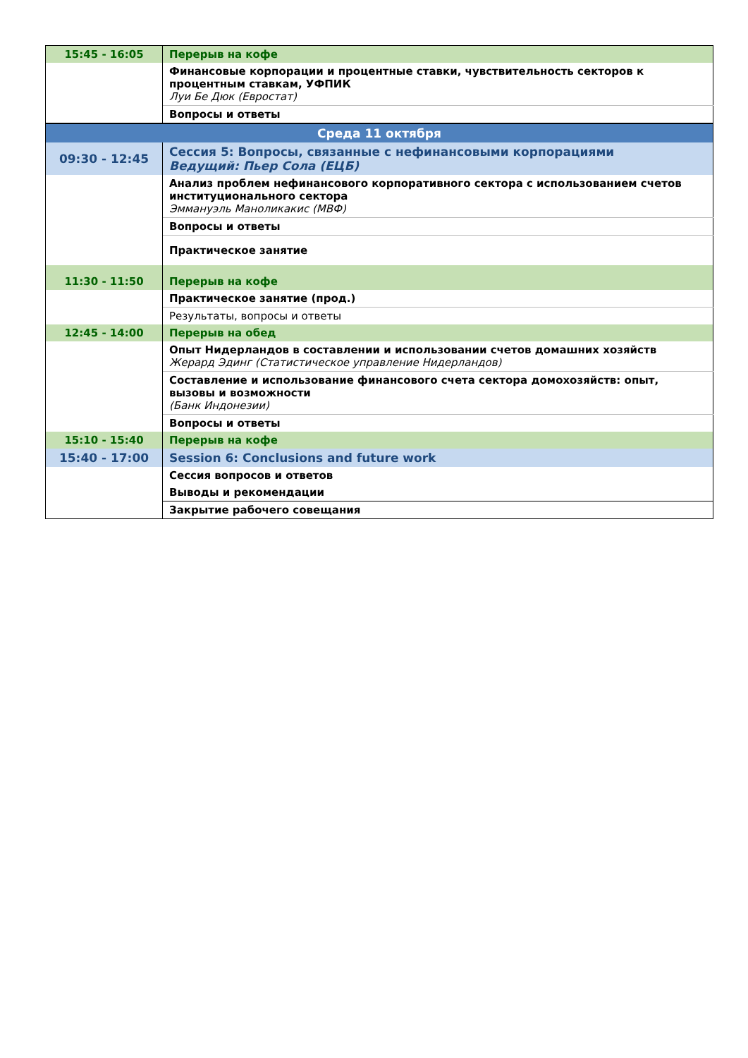| 15:45 - 16:05 | Перерыв на кофе |
| | Финансовые корпорации и процентные ставки, чувствительность секторов к процентным ставкам, УФПИК Луи Бе Дюк (Евростат) |
| | Вопросы и ответы |
| Среда 11 октября | |
| 09:30 - 12:45 | Сессия 5: Вопросы, связанные с нефинансовыми корпорациями Ведущий: Пьер Сола (ЕЦБ) |
| | Анализ проблем нефинансового корпоративного сектора с использованием счетов институционального сектора Эммануэль Маноликакис (МВФ) |
| | Вопросы и ответы |
| | Практическое занятие |
| 11:30 - 11:50 | Перерыв на кофе |
| | Практическое занятие (прод.) |
| | Результаты, вопросы и ответы |
| 12:45 - 14:00 | Перерыв на обед |
| | Опыт Нидерландов в составлении и использовании счетов домашних хозяйств Жерард Эдинг (Статистическое управление Нидерландов) |
| | Составление и использование финансового счета сектора домохозяйств: опыт, вызовы и возможности (Банк Индонезии) |
| | Вопросы и ответы |
| 15:10 - 15:40 | Перерыв на кофе |
| 15:40 - 17:00 | Session 6: Conclusions and future work |
| | Сессия вопросов и ответов |
| | Выводы и рекомендации |
| | Закрытие рабочего совещания |